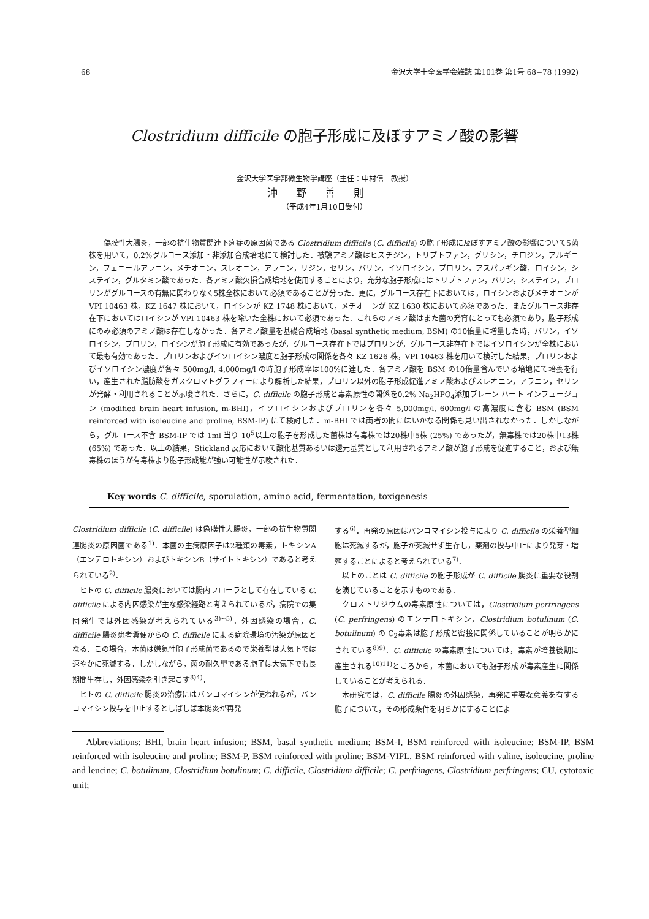68 金沢大学十全医学会雑誌 第101巻 第1号 68−78 (1992)
Clostridium difficile の胞子形成に及ぼすアミノ酸の影響
金沢大学医学部微生物学講座（主任：中村信一教授）
沖野善則
（平成4年1月10日受付）
偽膜性大腸炎，一部の抗生物質関連下痢症の原因菌である Clostridium difficile (C. difficile) の胞子形成に及ぼすアミノ酸の影響について5菌株を用いて，0.2%グルコース添加・非添加合成培地にて検討した．被験アミノ酸はヒスチジン，トリプトファン，グリシン，チロジン，アルギニン，フェニールアラニン，メチオニン，スレオニン，アラニン，リジン，セリン，バリン，イソロイシン，プロリン，アスパラギン酸，ロイシン，システイン，グルタミン酸であった．各アミノ酸欠損合成培地を使用することにより，充分な胞子形成にはトリプトファン，バリン，システイン，プロリンがグルコースの有無に関わりなく5株全株において必須であることが分った．更に，グルコース存在下においては，ロイシンおよびメチオニンが VPI 10463 株，KZ 1647 株において，ロイシンが KZ 1748 株において，メチオニンが KZ 1630 株において必須であった．またグルコース非存在下においてはロイシンが VPI 10463 株を除いた全株において必須であった．これらのアミノ酸はまた菌の発育にとっても必須であり，胞子形成にのみ必須のアミノ酸は存在しなかった．各アミノ酸量を基礎合成培地 (basal synthetic medium, BSM) の10倍量に増量した時，バリン，イソロイシン，プロリン，ロイシンが胞子形成に有効であったが，グルコース存在下ではプロリンが，グルコース非存在下ではイソロイシンが全株において最も有効であった．プロリンおよびイソロイシン濃度と胞子形成の関係を各々 KZ 1626 株，VPI 10463 株を用いて検討した結果，プロリンおよびイソロイシン濃度が各々 500mg/l, 4,000mg/l の時胞子形成率は100%に達した．各アミノ酸を BSM の10倍量含んでいる培地にて培養を行い，産生された脂肪酸をガスクロマトグラフィーにより解析した結果，プロリン以外の胞子形成促進アミノ酸およびスレオニン，アラニン，セリンが発酵・利用されることが示唆された．さらに，C. difficile の胞子形成と毒素原性の関係を0.2% Na<sub>2</sub>HPO<sub>4</sub>添加ブレーン ハート インフュージョン (modified brain heart infusion, m-BHI)，イソロイシンおよびプロリンを各々 5,000mg/l, 600mg/l の高濃度に含む BSM (BSM reinforced with isoleucine and proline, BSM-IP) にて検討した．m-BHI では両者の間にはいかなる関係も見い出されなかった．しかしながら，グルコース不含 BSM-IP では 1ml 当り 10<sup>5</sup>以上の胞子を形成した菌株は有毒株では20株中5株 (25%) であったが，無毒株では20株中13株 (65%) であった．以上の結果，Stickland 反応において酸化基質あるいは還元基質として利用されるアミノ酸が胞子形成を促進すること，および無毒株のほうが有毒株より胞子形成能が強い可能性が示唆された．
Key words C. difficile, sporulation, amino acid, fermentation, toxigenesis
Clostridium difficile (C. difficile) は偽膜性大腸炎，一部の抗生物質関連腸炎の原因菌である<sup>1)</sup>．本菌の主病原因子は2種類の毒素，トキシンA（エンテロトキシン）およびトキシンB（サイトトキシン）であると考えられている<sup>2)</sup>．
ヒトの C. difficile 腸炎においては腸内フローラとして存在している C. difficile による内因感染が主な感染経路と考えられているが，病院での集団発生では外因感染が考えられている<sup>3)~5)</sup>．外因感染の場合，C. difficile 腸炎患者糞便からの C. difficile による病院環境の汚染が原因となる．この場合，本菌は嫌気性胞子形成菌であるので栄養型は大気下では速やかに死滅する．しかしながら，菌の耐久型である胞子は大気下でも長期間生存し，外因感染を引き起こす<sup>3)4)</sup>．
ヒトの C. difficile 腸炎の治療にはバンコマイシンが使われるが，バンコマイシン投与を中止するとしばしば本腸炎が再発
する<sup>6)</sup>．再発の原因はバンコマイシン投与により C. difficile の栄養型細胞は死滅するが，胞子が死滅せず生存し，薬剤の投与中止により発芽・増殖することによると考えられている<sup>7)</sup>．
以上のことは C. difficile の胞子形成が C. difficile 腸炎に重要な役割を演じていることを示すものである．
クロストリジウムの毒素原性については，Clostridium perfringens (C. perfringens) のエンテロトキシン，Clostridium botulinum (C. botulinum) の C<sub>2</sub>毒素は胞子形成と密接に関係していることが明らかにされている<sup>8)9)</sup>．C. difficile の毒素原性については，毒素が培養後期に産生される<sup>10)11)</sup>ところから，本菌においても胞子形成が毒素産生に関係していることが考えられる．
本研究では，C. difficile 腸炎の外因感染，再発に重要な意義を有する胞子について，その形成条件を明らかにすることによ
Abbreviations: BHI, brain heart infusion; BSM, basal synthetic medium; BSM-I, BSM reinforced with isoleucine; BSM-IP, BSM reinforced with isoleucine and proline; BSM-P, BSM reinforced with proline; BSM-VIPL, BSM reinforced with valine, isoleucine, proline and leucine; C. botulinum, Clostridium botulinum; C. difficile, Clostridium difficile; C. perfringens, Clostridium perfringens; CU, cytotoxic unit;